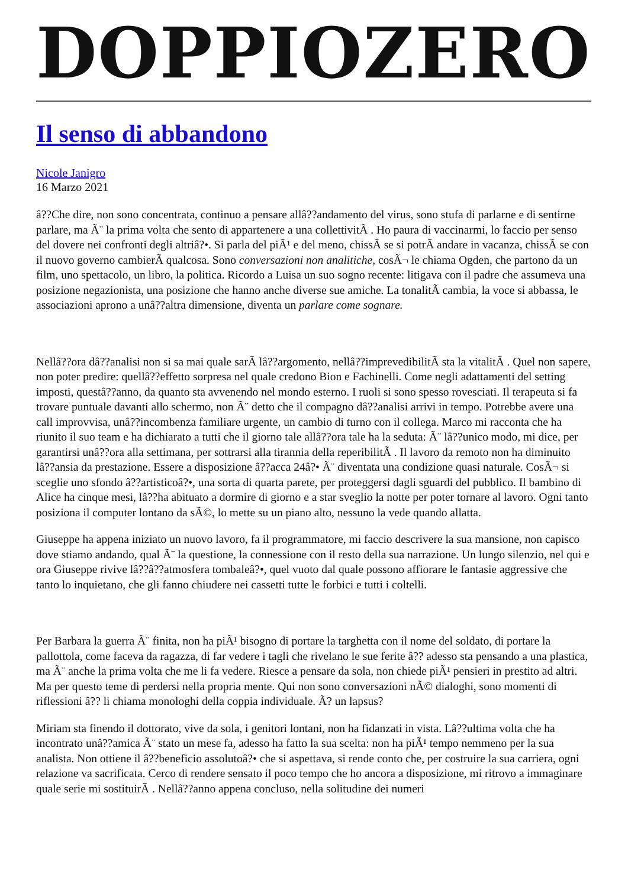DOPPIOZERO
Il senso di abbandono
Nicole Janigro
16 Marzo 2021
â??Che dire, non sono concentrata, continuo a pensare allâ??andamento del virus, sono stufa di parlarne e di sentirne parlare, ma Ã¨ la prima volta che sento di appartenere a una collettivitÃ . Ho paura di vaccinarmi, lo faccio per senso del dovere nei confronti degli altriâ?•. Si parla del piÃ¹ e del meno, chissÃ se si potrÃ andare in vacanza, chissÃ se con il nuovo governo cambierÃ qualcosa. Sono conversazioni non analitiche, cosÃ¬ le chiama Ogden, che partono da un film, uno spettacolo, un libro, la politica. Ricordo a Luisa un suo sogno recente: litigava con il padre che assumeva una posizione negazionista, una posizione che hanno anche diverse sue amiche. La tonalitÃ cambia, la voce si abbassa, le associazioni aprono a unâ??altra dimensione, diventa un parlare come sognare.
Nellâ??ora dâ??analisi non si sa mai quale sarÃ lâ??argomento, nellâ??imprevedibilitÃ sta la vitalitÃ . Quel non sapere, non poter predire: quellâ??effetto sorpresa nel quale credono Bion e Fachinelli. Come negli adattamenti del setting imposti, questâ??anno, da quanto sta avvenendo nel mondo esterno. I ruoli si sono spesso rovesciati. Il terapeuta si fa trovare puntuale davanti allo schermo, non Ã¨ detto che il compagno dâ??analisi arrivi in tempo. Potrebbe avere una call improvvisa, unâ??incombenza familiare urgente, un cambio di turno con il collega. Marco mi racconta che ha riunito il suo team e ha dichiarato a tutti che il giorno tale allâ??ora tale ha la seduta: Ã¨ lâ??unico modo, mi dice, per garantirsi unâ??ora alla settimana, per sottrarsi alla tirannia della reperibilitÃ . Il lavoro da remoto non ha diminuito lâ??ansia da prestazione. Essere a disposizione â??acca 24â?• Ã¨ diventata una condizione quasi naturale. CosÃ¬ si sceglie uno sfondo â??artisticoâ?•, una sorta di quarta parete, per proteggersi dagli sguardi del pubblico. Il bambino di Alice ha cinque mesi, lâ??ha abituato a dormire di giorno e a star sveglio la notte per poter tornare al lavoro. Ogni tanto posiziona il computer lontano da sÃ©, lo mette su un piano alto, nessuno la vede quando allatta.
Giuseppe ha appena iniziato un nuovo lavoro, fa il programmatore, mi faccio descrivere la sua mansione, non capisco dove stiamo andando, qual Ã¨ la questione, la connessione con il resto della sua narrazione. Un lungo silenzio, nel qui e ora Giuseppe rivive lâ??â??atmosfera tombaleâ?•, quel vuoto dal quale possono affiorare le fantasie aggressive che tanto lo inquietano, che gli fanno chiudere nei cassetti tutte le forbici e tutti i coltelli.
Per Barbara la guerra Ã¨ finita, non ha piÃ¹ bisogno di portare la targhetta con il nome del soldato, di portare la pallottola, come faceva da ragazza, di far vedere i tagli che rivelano le sue ferite â?? adesso sta pensando a una plastica, ma Ã¨ anche la prima volta che me li fa vedere. Riesce a pensare da sola, non chiede piÃ¹ pensieri in prestito ad altri. Ma per questo teme di perdersi nella propria mente. Qui non sono conversazioni nÃ© dialoghi, sono momenti di riflessioni â?? li chiama monologhi della coppia individuale. Ã? un lapsus?
Miriam sta finendo il dottorato, vive da sola, i genitori lontani, non ha fidanzati in vista. Lâ??ultima volta che ha incontrato unâ??amica Ã¨ stato un mese fa, adesso ha fatto la sua scelta: non ha piÃ¹ tempo nemmeno per la sua analista. Non ottiene il â??beneficio assolutoâ?• che si aspettava, si rende conto che, per costruire la sua carriera, ogni relazione va sacrificata. Cerco di rendere sensato il poco tempo che ho ancora a disposizione, mi ritrovo a immaginare quale serie mi sostituirÃ . Nellâ??anno appena concluso, nella solitudine dei numeri